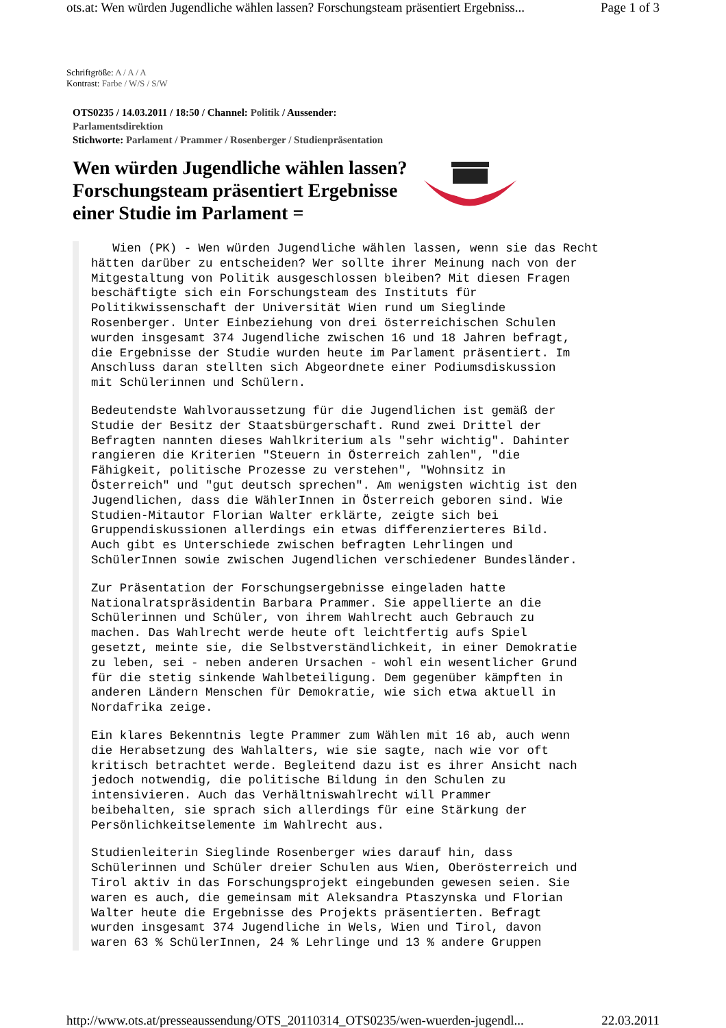ots.at: Wen würden Jugendliche wählen lassen? Forschungsteam präsentiert Ergebniss... Page 1 of 3
Schriftgröße: A / A / A
Kontrast: Farbe / W/S / S/W
OTS0235 / 14.03.2011 / 18:50 / Channel: Politik / Aussender:
Parlamentsdirektion
Stichworte: Parlament / Prammer / Rosenberger / Studienpräsentation
Wen würden Jugendliche wählen lassen? Forschungsteam präsentiert Ergebnisse einer Studie im Parlament =
Wien (PK) - Wen würden Jugendliche wählen lassen, wenn sie das Recht hätten darüber zu entscheiden? Wer sollte ihrer Meinung nach von der Mitgestaltung von Politik ausgeschlossen bleiben? Mit diesen Fragen beschäftigte sich ein Forschungsteam des Instituts für Politikwissenschaft der Universität Wien rund um Sieglinde Rosenberger. Unter Einbeziehung von drei österreichischen Schulen wurden insgesamt 374 Jugendliche zwischen 16 und 18 Jahren befragt, die Ergebnisse der Studie wurden heute im Parlament präsentiert. Im Anschluss daran stellten sich Abgeordnete einer Podiumsdiskussion mit Schülerinnen und Schülern.
Bedeutendste Wahlvoraussetzung für die Jugendlichen ist gemäß der Studie der Besitz der Staatsbürgerschaft. Rund zwei Drittel der Befragten nannten dieses Wahlkriterium als "sehr wichtig". Dahinter rangieren die Kriterien "Steuern in Österreich zahlen", "die Fähigkeit, politische Prozesse zu verstehen", "Wohnsitz in Österreich" und "gut deutsch sprechen". Am wenigsten wichtig ist den Jugendlichen, dass die WählerInnen in Österreich geboren sind. Wie Studien-Mitautor Florian Walter erklärte, zeigte sich bei Gruppendiskussionen allerdings ein etwas differenzierteres Bild. Auch gibt es Unterschiede zwischen befragten Lehrlingen und SchülerInnen sowie zwischen Jugendlichen verschiedener Bundesländer.
Zur Präsentation der Forschungsergebnisse eingeladen hatte Nationalratspräsidentin Barbara Prammer. Sie appellierte an die Schülerinnen und Schüler, von ihrem Wahlrecht auch Gebrauch zu machen. Das Wahlrecht werde heute oft leichtfertig aufs Spiel gesetzt, meinte sie, die Selbstverständlichkeit, in einer Demokratie zu leben, sei - neben anderen Ursachen - wohl ein wesentlicher Grund für die stetig sinkende Wahlbeteiligung. Dem gegenüber kämpften in anderen Ländern Menschen für Demokratie, wie sich etwa aktuell in Nordafrika zeige.
Ein klares Bekenntnis legte Prammer zum Wählen mit 16 ab, auch wenn die Herabsetzung des Wahlalters, wie sie sagte, nach wie vor oft kritisch betrachtet werde. Begleitend dazu ist es ihrer Ansicht nach jedoch notwendig, die politische Bildung in den Schulen zu intensivieren. Auch das Verhältniswahlrecht will Prammer beibehalten, sie sprach sich allerdings für eine Stärkung der Persönlichkeitselemente im Wahlrecht aus.
Studienleiterin Sieglinde Rosenberger wies darauf hin, dass Schülerinnen und Schüler dreier Schulen aus Wien, Oberösterreich und Tirol aktiv in das Forschungsprojekt eingebunden gewesen seien. Sie waren es auch, die gemeinsam mit Aleksandra Ptaszynska und Florian Walter heute die Ergebnisse des Projekts präsentierten. Befragt wurden insgesamt 374 Jugendliche in Wels, Wien und Tirol, davon waren 63 % SchülerInnen, 24 % Lehrlinge und 13 % andere Gruppen
http://www.ots.at/presseaussendung/OTS_20110314_OTS0235/wen-wuerden-jugendl... 22.03.2011